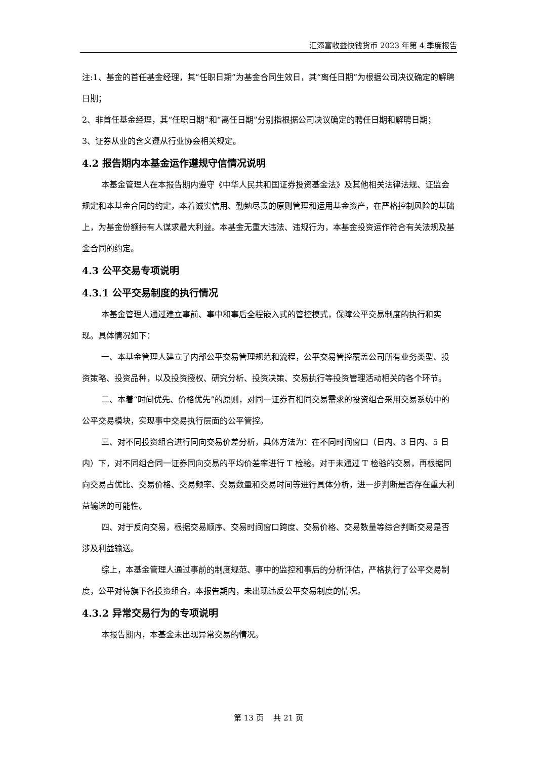汇添富收益快钱货币 2023 年第 4 季度报告
注:1、基金的首任基金经理，其“任职日期”为基金合同生效日，其“离任日期”为根据公司决议确定的解聘日期；
2、非首任基金经理，其“任职日期”和“离任日期”分别指根据公司决议确定的聘任日期和解聘日期；
3、证券从业的含义遵从行业协会相关规定。
4.2 报告期内本基金运作遵规守信情况说明
本基金管理人在本报告期内遵守《中华人民共和国证券投资基金法》及其他相关法律法规、证监会规定和本基金合同的约定，本着诚实信用、勤勉尽责的原则管理和运用基金资产，在严格控制风险的基础上，为基金份额持有人谋求最大利益。本基金无重大违法、违规行为，本基金投资运作符合有关法规及基金合同的约定。
4.3 公平交易专项说明
4.3.1 公平交易制度的执行情况
本基金管理人通过建立事前、事中和事后全程嵌入式的管控模式，保障公平交易制度的执行和实现。具体情况如下：
一、本基金管理人建立了内部公平交易管理规范和流程，公平交易管控覆盖公司所有业务类型、投资策略、投资品种，以及投资授权、研究分析、投资决策、交易执行等投资管理活动相关的各个环节。
二、本着“时间优先、价格优先”的原则，对同一证券有相同交易需求的投资组合采用交易系统中的公平交易模块，实现事中交易执行层面的公平管控。
三、对不同投资组合进行同向交易价差分析，具体方法为：在不同时间窗口（日内、3 日内、5 日内）下，对不同组合同一证券同向交易的平均价差率进行 T 检验。对于未通过 T 检验的交易，再根据同向交易占优比、交易价格、交易频率、交易数量和交易时间等进行具体分析，进一步判断是否存在重大利益输送的可能性。
四、对于反向交易，根据交易顺序、交易时间窗口跨度、交易价格、交易数量等综合判断交易是否涉及利益输送。
综上，本基金管理人通过事前的制度规范、事中的监控和事后的分析评估，严格执行了公平交易制度，公平对待旗下各投资组合。本报告期内，未出现违反公平交易制度的情况。
4.3.2 异常交易行为的专项说明
本报告期内，本基金未出现异常交易的情况。
第 13 页　 共 21 页